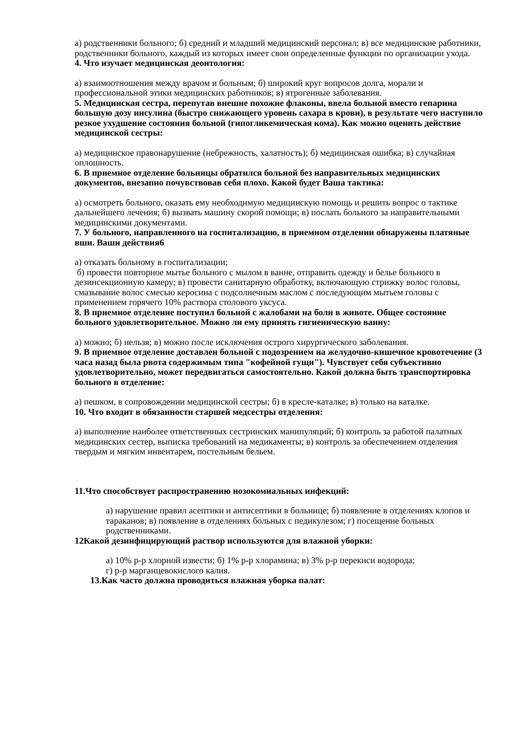а) родственники больного; б) средний и младший медицинский персонал; в) все медицинские работники, родственники больного, каждый из которых имеет свои определенные функции по организации ухода.
4. Что изучает медицинская деонтология:
а) взаимоотношения между врачом и больным; б) широкий круг вопросов долга, морали и профессиональной этики медицинских работников; в) ятрогенные заболевания.
5. Медицинская сестра, перепутав внешне похожие флаконы, ввела больной вместо гепарина большую дозу инсулина (быстро снижающего уровень сахара в крови), в результате чего наступило резкое ухудшение состояния больной (гипогликемическая кома). Как можно оценить действие медицинской сестры:
а) медицинское правонарушение (небрежность, халатность); б) медицинская ошибка; в) случайная оплошность.
6. В приемное отделение больницы обратился больной без направительных медицинских документов, внезапно почувствовав себя плохо. Какой будет Ваша тактика:
а) осмотреть больного, оказать ему необходимую медицинскую помощь и решить вопрос о тактике дальнейшего лечения; б) вызвать машину скорой помощи; в) послать больного за направительными медицинскими документами.
7. У больного, направленного на госпитализацию, в приемном отделении обнаружены платяные вши. Ваши действия6
а) отказать больному в госпитализации;
б) провести повторное мытье больного с мылом в ванне, отправить одежду и белье больного в дезинсекционную камеру; в) провести санитарную обработку, включающую стрижку волос головы, смазывание волос смесью керосина с подсолнечным маслом с последующим мытьем головы с применением горячего 10% раствора столового уксуса.
8. В приемное отделение поступил больной с жалобами на боли в животе. Общее состояние больного удовлетворительное. Можно ли ему принять гигиеническую ванну:
а) можно; б) нельзя; в) можно после исключения острого хирургического заболевания.
9. В приемное отделение доставлен больной с подозрением на желудочно-кишечное кровотечение (3 часа назад была рвота содержимым типа "кофейной гущи"). Чувствует себя субъективно удовлетворительно, может передвигаться самостоятельно. Какой должна быть транспортировка больного в отделение:
а) пешком, в сопровождении медицинской сестры; б) в кресле-каталке; в) только на каталке.
10. Что входит в обязанности старшей медсестры отделения:
а) выполнение наиболее ответственных сестринских манипуляций; б) контроль за работой палатных медицинских сестер, выписка требований на медикаменты; в) контроль за обеспечением отделения твердым и мягким инвентарем, постельным бельем.
11.Что способствует распространению нозокомиальных инфекций:
а) нарушение правил асептики и антисептики в больнице; б) появление в отделениях клопов и тараканов; в) появление в отделениях больных с педикулезом; г) посещение больных родственниками.
12Какой дезинфицирующий раствор используются для влажной уборки:
а) 10% р-р хлорной извести; б) 1% р-р хлорамина; в) 3% р-р перекиси водорода;
г) р-р марганцевокислого калия.
13.Как часто должна проводиться влажная уборка палат: